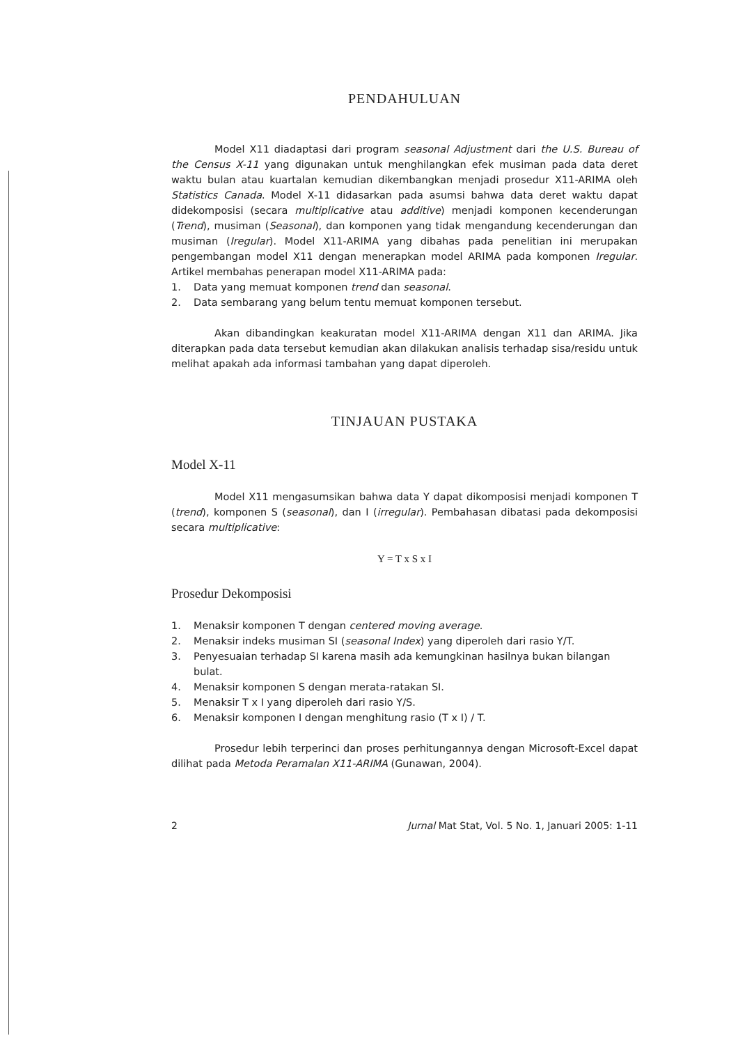PENDAHULUAN
Model X11 diadaptasi dari program seasonal Adjustment dari the U.S. Bureau of the Census X-11 yang digunakan untuk menghilangkan efek musiman pada data deret waktu bulan atau kuartalan kemudian dikembangkan menjadi prosedur X11-ARIMA oleh Statistics Canada. Model X-11 didasarkan pada asumsi bahwa data deret waktu dapat didekomposisi (secara multiplicative atau additive) menjadi komponen kecenderungan (Trend), musiman (Seasonal), dan komponen yang tidak mengandung kecenderungan dan musiman (Iregular). Model X11-ARIMA yang dibahas pada penelitian ini merupakan pengembangan model X11 dengan menerapkan model ARIMA pada komponen Iregular. Artikel membahas penerapan model X11-ARIMA pada:
1. Data yang memuat komponen trend dan seasonal.
2. Data sembarang yang belum tentu memuat komponen tersebut.
Akan dibandingkan keakuratan model X11-ARIMA dengan X11 dan ARIMA. Jika diterapkan pada data tersebut kemudian akan dilakukan analisis terhadap sisa/residu untuk melihat apakah ada informasi tambahan yang dapat diperoleh.
TINJAUAN PUSTAKA
Model X-11
Model X11 mengasumsikan bahwa data Y dapat dikomposisi menjadi komponen T (trend), komponen S (seasonal), dan I (irregular). Pembahasan dibatasi pada dekomposisi secara multiplicative:
Y = T x S x I
Prosedur Dekomposisi
1. Menaksir komponen T dengan centered moving average.
2. Menaksir indeks musiman SI (seasonal Index) yang diperoleh dari rasio Y/T.
3. Penyesuaian terhadap SI karena masih ada kemungkinan hasilnya bukan bilangan bulat.
4. Menaksir komponen S dengan merata-ratakan SI.
5. Menaksir T x I yang diperoleh dari rasio Y/S.
6. Menaksir komponen I dengan menghitung rasio (T x I) / T.
Prosedur lebih terperinci dan proses perhitungannya dengan Microsoft-Excel dapat dilihat pada Metoda Peramalan X11-ARIMA (Gunawan, 2004).
2 Jurnal Mat Stat, Vol. 5 No. 1, Januari 2005: 1-11